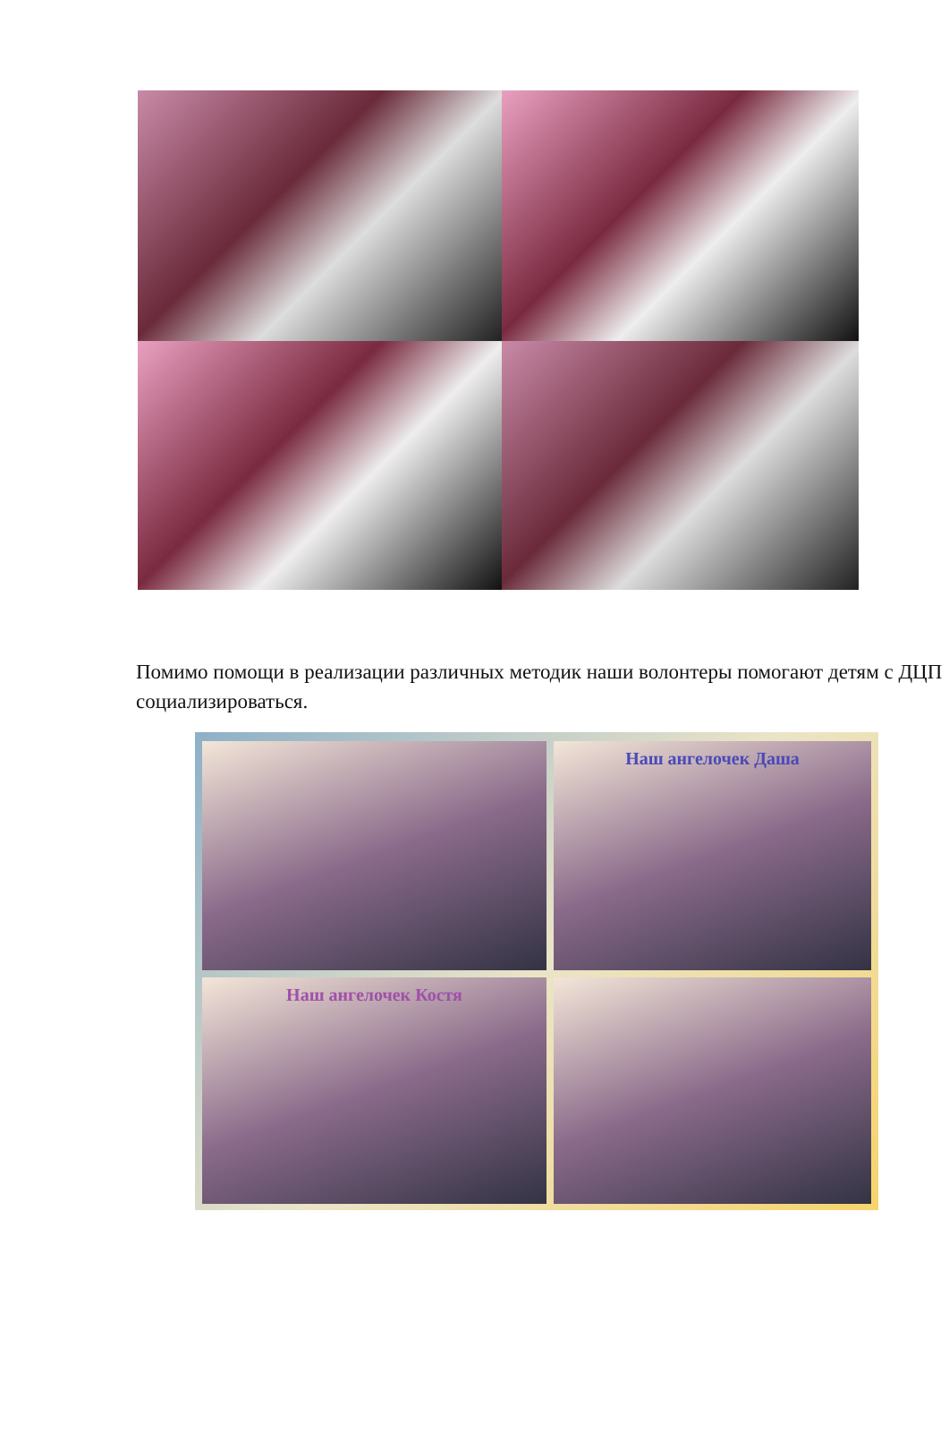Помимо помощи в реализации различных методик наши волонтеры помогают детям с ДЦП социализироваться.
Наш ангелочек Даша
Наш ангелочек Костя